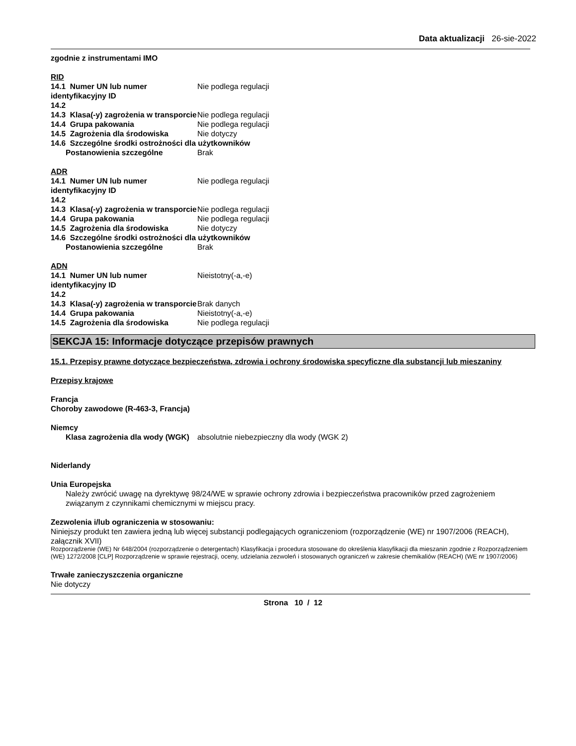Data aktualizacji 26-sie-2022
zgodnie z instrumentami IMO
RID
14.1 Numer UN lub numer identyfikacyjny ID
Nie podlega regulacji
14.2
14.3 Klasa(-y) zagrożenia w transporcie
Nie podlega regulacji
14.4 Grupa pakowania Nie podlega regulacji
14.5 Zagrożenia dla środowiska Nie dotyczy
14.6 Szczególne środki ostrożności dla użytkowników
Postanowienia szczególne Brak
ADR
14.1 Numer UN lub numer identyfikacyjny ID
Nie podlega regulacji
14.2
14.3 Klasa(-y) zagrożenia w transporcie
Nie podlega regulacji
14.4 Grupa pakowania Nie podlega regulacji
14.5 Zagrożenia dla środowiska Nie dotyczy
14.6 Szczególne środki ostrożności dla użytkowników
Postanowienia szczególne Brak
ADN
14.1 Numer UN lub numer identyfikacyjny ID
Nieistotny(-a,-e)
14.2
14.3 Klasa(-y) zagrożenia w transporcie
Brak danych
14.4 Grupa pakowania Nieistotny(-a,-e)
14.5 Zagrożenia dla środowiska Nie podlega regulacji
SEKCJA 15: Informacje dotyczące przepisów prawnych
15.1. Przepisy prawne dotyczące bezpieczeństwa, zdrowia i ochrony środowiska specyficzne dla substancji lub mieszaniny
Przepisy krajowe
Francja
Choroby zawodowe (R-463-3, Francja)
Niemcy
Klasa zagrożenia dla wody (WGK)
absolutnie niebezpieczny dla wody (WGK 2)
Niderlandy
Unia Europejska
Należy zwrócić uwagę na dyrektywę 98/24/WE w sprawie ochrony zdrowia i bezpieczeństwa pracowników przed zagrożeniem związanym z czynnikami chemicznymi w miejscu pracy.
Zezwolenia i/lub ograniczenia w stosowaniu:
Niniejszy produkt ten zawiera jedną lub więcej substancji podlegających ograniczeniom (rozporządzenie (WE) nr 1907/2006 (REACH), załącznik XVII)
Rozporządzenie (WE) Nr 648/2004 (rozporządzenie o detergentach) Klasyfikacja i procedura stosowane do określenia klasyfikacji dla mieszanin zgodnie z Rozporządzeniem (WE) 1272/2008 [CLP] Rozporządzenie w sprawie rejestracji, oceny, udzielania zezwoleń i stosowanych ograniczeń w zakresie chemikaliów (REACH) (WE nr 1907/2006)
Trwałe zanieczyszczenia organiczne
Nie dotyczy
Strona 10 / 12